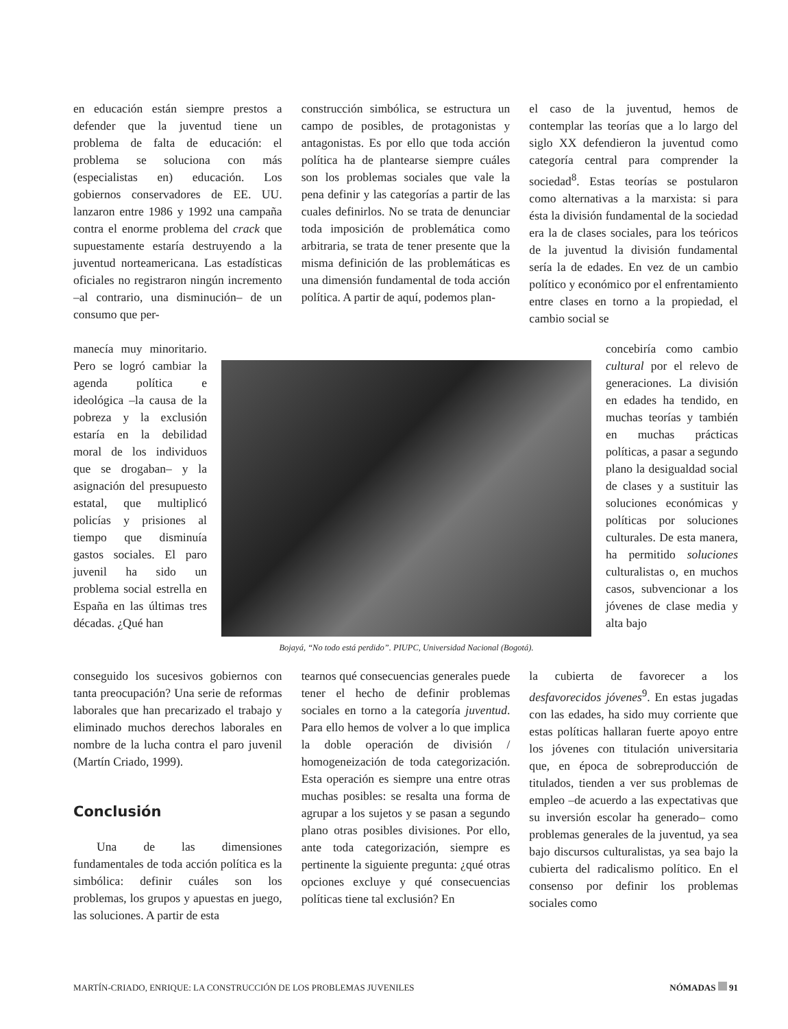en educación están siempre prestos a defender que la juventud tiene un problema de falta de educación: el problema se soluciona con más (especialistas en) educación. Los gobiernos conservadores de EE. UU. lanzaron entre 1986 y 1992 una campaña contra el enorme problema del crack que supuestamente estaría destruyendo a la juventud norteamericana. Las estadísticas oficiales no registraron ningún incremento –al contrario, una disminución– de un consumo que per-
construcción simbólica, se estructura un campo de posibles, de protagonistas y antagonistas. Es por ello que toda acción política ha de plantearse siempre cuáles son los problemas sociales que vale la pena definir y las categorías a partir de las cuales definirlos. No se trata de denunciar toda imposición de problemática como arbitraria, se trata de tener presente que la misma definición de las problemáticas es una dimensión fundamental de toda acción política. A partir de aquí, podemos plan-
el caso de la juventud, hemos de contemplar las teorías que a lo largo del siglo XX defendieron la juventud como categoría central para comprender la sociedad<sup>8</sup>. Estas teorías se postularon como alternativas a la marxista: si para ésta la división fundamental de la sociedad era la de clases sociales, para los teóricos de la juventud la división fundamental sería la de edades. En vez de un cambio político y económico por el enfrentamiento entre clases en torno a la propiedad, el cambio social se
manecía muy minoritario. Pero se logró cambiar la agenda política e ideológica –la causa de la pobreza y la exclusión estaría en la debilidad moral de los individuos que se drogaban– y la asignación del presupuesto estatal, que multiplicó policías y prisiones al tiempo que disminuía gastos sociales. El paro juvenil ha sido un problema social estrella en España en las últimas tres décadas. ¿Qué han
Bojayá, “No todo está perdido”. PIUPC, Universidad Nacional (Bogotá).
concebiría como cambio cultural por el relevo de generaciones. La división en edades ha tendido, en muchas teorías y también en muchas prácticas políticas, a pasar a segundo plano la desigualdad social de clases y a sustituir las soluciones económicas y políticas por soluciones culturales. De esta manera, ha permitido soluciones culturalistas o, en muchos casos, subvencionar a los jóvenes de clase media y alta bajo
conseguido los sucesivos gobiernos con tanta preocupación? Una serie de reformas laborales que han precarizado el trabajo y eliminado muchos derechos laborales en nombre de la lucha contra el paro juvenil (Martín Criado, 1999).
Conclusión
Una de las dimensiones fundamentales de toda acción política es la simbólica: definir cuáles son los problemas, los grupos y apuestas en juego, las soluciones. A partir de esta
tearnos qué consecuencias generales puede tener el hecho de definir problemas sociales en torno a la categoría juventud. Para ello hemos de volver a lo que implica la doble operación de división / homogeneización de toda categorización. Esta operación es siempre una entre otras muchas posibles: se resalta una forma de agrupar a los sujetos y se pasan a segundo plano otras posibles divisiones. Por ello, ante toda categorización, siempre es pertinente la siguiente pregunta: ¿qué otras opciones excluye y qué consecuencias políticas tiene tal exclusión? En
la cubierta de favorecer a los desfavorecidos jóvenes<sup>9</sup>. En estas jugadas con las edades, ha sido muy corriente que estas políticas hallaran fuerte apoyo entre los jóvenes con titulación universitaria que, en época de sobreproducción de titulados, tienden a ver sus problemas de empleo –de acuerdo a las expectativas que su inversión escolar ha generado– como problemas generales de la juventud, ya sea bajo discursos culturalistas, ya sea bajo la cubierta del radicalismo político. En el consenso por definir los problemas sociales como
MARTÍN-CRIADO, ENRIQUE: LA CONSTRUCCIÓN DE LOS PROBLEMAS JUVENILES NÓMADAS 91